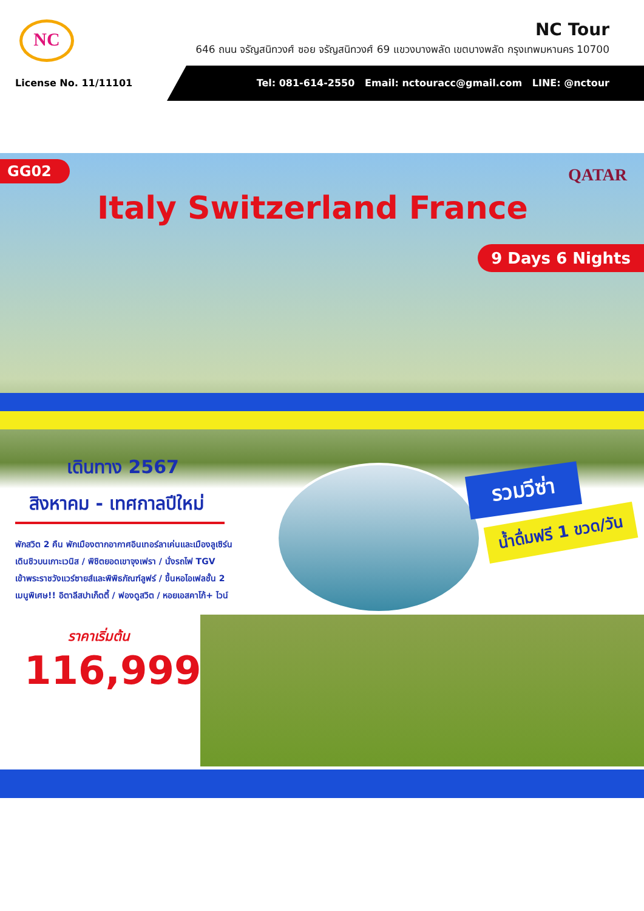NC
NC Tour
646 ถนน จรัญสนิทวงศ์ ซอย จรัญสนิทวงศ์ 69 แขวงบางพลัด เขตบางพลัด กรุงเทพมหานคร 10700
License No. 11/11101 Tel: 081-614-2550 Email: nctouracc@gmail.com LINE: @nctour
GG02 QATAR
Italy Switzerland France
9 Days 6 Nights
เดินทาง 2567
สิงหาคม - เทศกาลปีใหม่
พักสวิต 2 คืน พักเมืองตากอากาศอินเทอร์ลาเค่นและเมืองลูเซิร์น
เดินชิวบนเกาะเวนิส / พิชิตยอดเขาจุงเฟรา / นั่งรถไฟ TGV
เข้าพระราชวังแวร์ซายส์และพิพิธภัณฑ์ลูฟร์ / ขึ้นหอไอเฟลชั้น 2
เมนูพิเศษ!! อิตาลีสปาเก็ตตี้ / ฟองดูสวิต / หอยเอสคาโก้+ ไวน์
ราคาเริ่มต้น
116,999
รวมวีซ่า
น้ำดื่มฟรี 1 ขวด/วัน